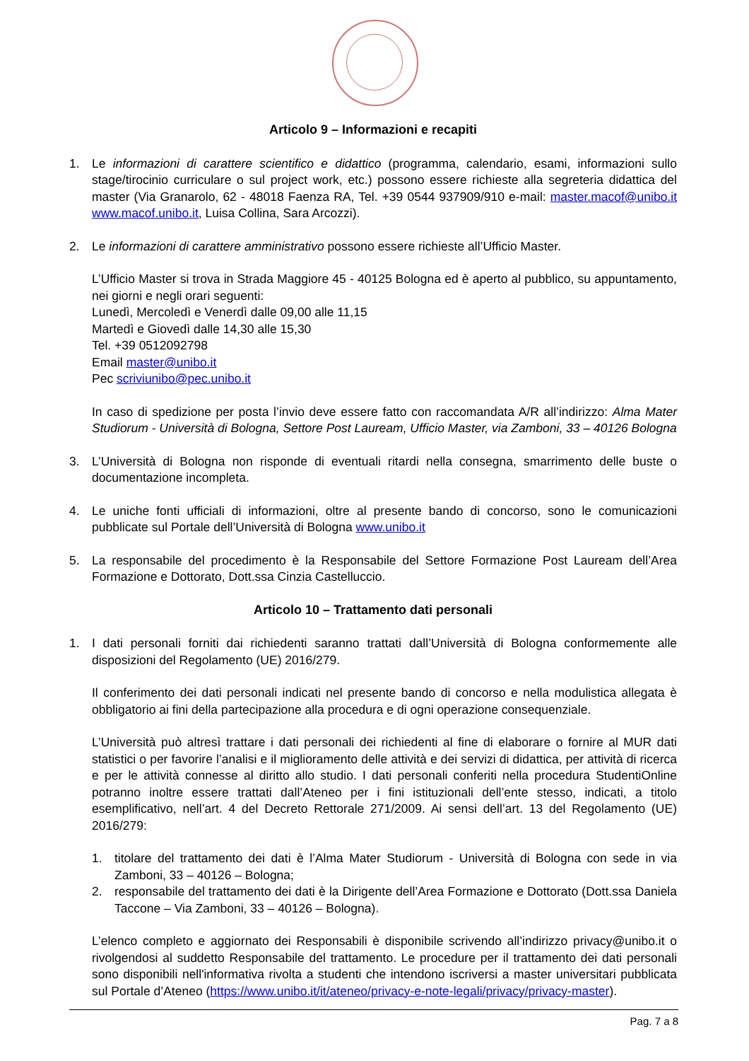Articolo 9 – Informazioni e recapiti
1. Le informazioni di carattere scientifico e didattico (programma, calendario, esami, informazioni sullo stage/tirocinio curriculare o sul project work, etc.) possono essere richieste alla segreteria didattica del master (Via Granarolo, 62 - 48018 Faenza RA, Tel. +39 0544 937909/910 e-mail: master.macof@unibo.it www.macof.unibo.it, Luisa Collina, Sara Arcozzi).
2. Le informazioni di carattere amministrativo possono essere richieste all’Ufficio Master.
L’Ufficio Master si trova in Strada Maggiore 45 - 40125 Bologna ed è aperto al pubblico, su appuntamento, nei giorni e negli orari seguenti:
Lunedì, Mercoledì e Venerdì dalle 09,00 alle 11,15
Martedì e Giovedì dalle 14,30 alle 15,30
Tel. +39 0512092798
Email master@unibo.it
Pec scriviunibo@pec.unibo.it
In caso di spedizione per posta l’invio deve essere fatto con raccomandata A/R all’indirizzo: Alma Mater Studiorum - Università di Bologna, Settore Post Lauream, Ufficio Master, via Zamboni, 33 – 40126 Bologna
3. L’Università di Bologna non risponde di eventuali ritardi nella consegna, smarrimento delle buste o documentazione incompleta.
4. Le uniche fonti ufficiali di informazioni, oltre al presente bando di concorso, sono le comunicazioni pubblicate sul Portale dell’Università di Bologna www.unibo.it
5. La responsabile del procedimento è la Responsabile del Settore Formazione Post Lauream dell’Area Formazione e Dottorato, Dott.ssa Cinzia Castelluccio.
Articolo 10 – Trattamento dati personali
1. I dati personali forniti dai richiedenti saranno trattati dall’Università di Bologna conformemente alle disposizioni del Regolamento (UE) 2016/279.
Il conferimento dei dati personali indicati nel presente bando di concorso e nella modulistica allegata è obbligatorio ai fini della partecipazione alla procedura e di ogni operazione consequenziale.
L’Università può altresì trattare i dati personali dei richiedenti al fine di elaborare o fornire al MUR dati statistici o per favorire l’analisi e il miglioramento delle attività e dei servizi di didattica, per attività di ricerca e per le attività connesse al diritto allo studio. I dati personali conferiti nella procedura StudentiOnline potranno inoltre essere trattati dall’Ateneo per i fini istituzionali dell’ente stesso, indicati, a titolo esemplificativo, nell’art. 4 del Decreto Rettorale 271/2009. Ai sensi dell’art. 13 del Regolamento (UE) 2016/279:
1. titolare del trattamento dei dati è l’Alma Mater Studiorum - Università di Bologna con sede in via Zamboni, 33 – 40126 – Bologna;
2. responsabile del trattamento dei dati è la Dirigente dell’Area Formazione e Dottorato (Dott.ssa Daniela Taccone – Via Zamboni, 33 – 40126 – Bologna).
L’elenco completo e aggiornato dei Responsabili è disponibile scrivendo all’indirizzo privacy@unibo.it o rivolgendosi al suddetto Responsabile del trattamento. Le procedure per il trattamento dei dati personali sono disponibili nell'informativa rivolta a studenti che intendono iscriversi a master universitari pubblicata sul Portale d’Ateneo (https://www.unibo.it/it/ateneo/privacy-e-note-legali/privacy/privacy-master).
Pag. 7 a 8